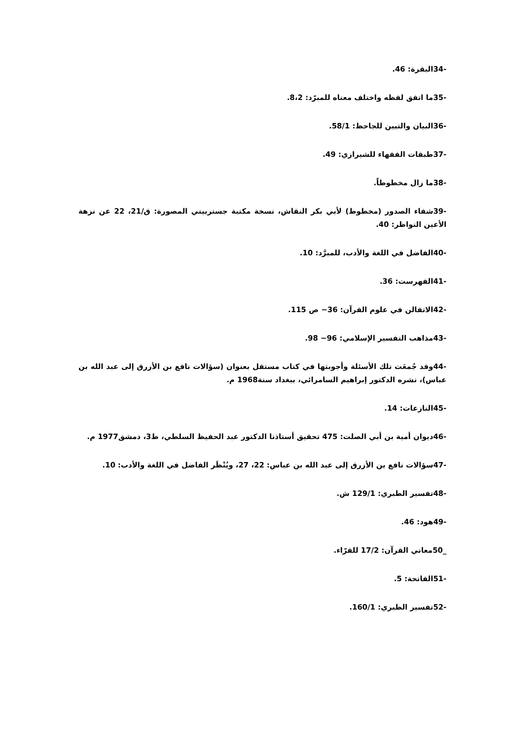-34البقرة: 46.
-35ما اتفق لفظه واختلف معناه للمبرّد: 8،2.
-36البيان والتبين للجاحظ: 58/1.
-37طبقات الفقهاء للشيرازي: 49.
-38ما زال مخطوطاً.
-39شفاء الصدور (مخطوط) لأبي بكر النقاش، نسخة مكتبة جستربيتي المصورة: ق/21، 22 عن نزهة الأعين النواظر: 40.
-40الفاضل في اللغة والأدب، للمبرَّد: 10.
-41الفهرست: 36.
-42الاتقالن في علوم القرآن: 36− ص 115.
-43مذاهب التفسير الإسلامي: 96− 98.
-44وقد جُمعَت تلك الأسئلة وأجوبتها في كتاب مستقل بعنوان (سؤالات نافع بن الأزرق إلى عبد الله بن عباس)، نشره الدكتور إبراهيم السامرائي، ببغداد سنة1968 م.
-45النازعات: 14.
-46ديوان أمية بن أبي الصلت: 475 تحقيق أستاذنا الدكتور عبد الحفيظ السلطي، ط3، دمشق1977 م.
-47سؤالات نافع بن الأزرق إلى عبد الله بن عباس: 22، 27، ويُنْظَر الفاضل في اللغة والأدب: 10.
-48تفسير الطبري: 129/1 ش.
-49هود: 46.
_50معاني القرآن: 17/2 للفرّاء.
-51الفاتحة: 5.
-52تفسير الطبري: 160/1.